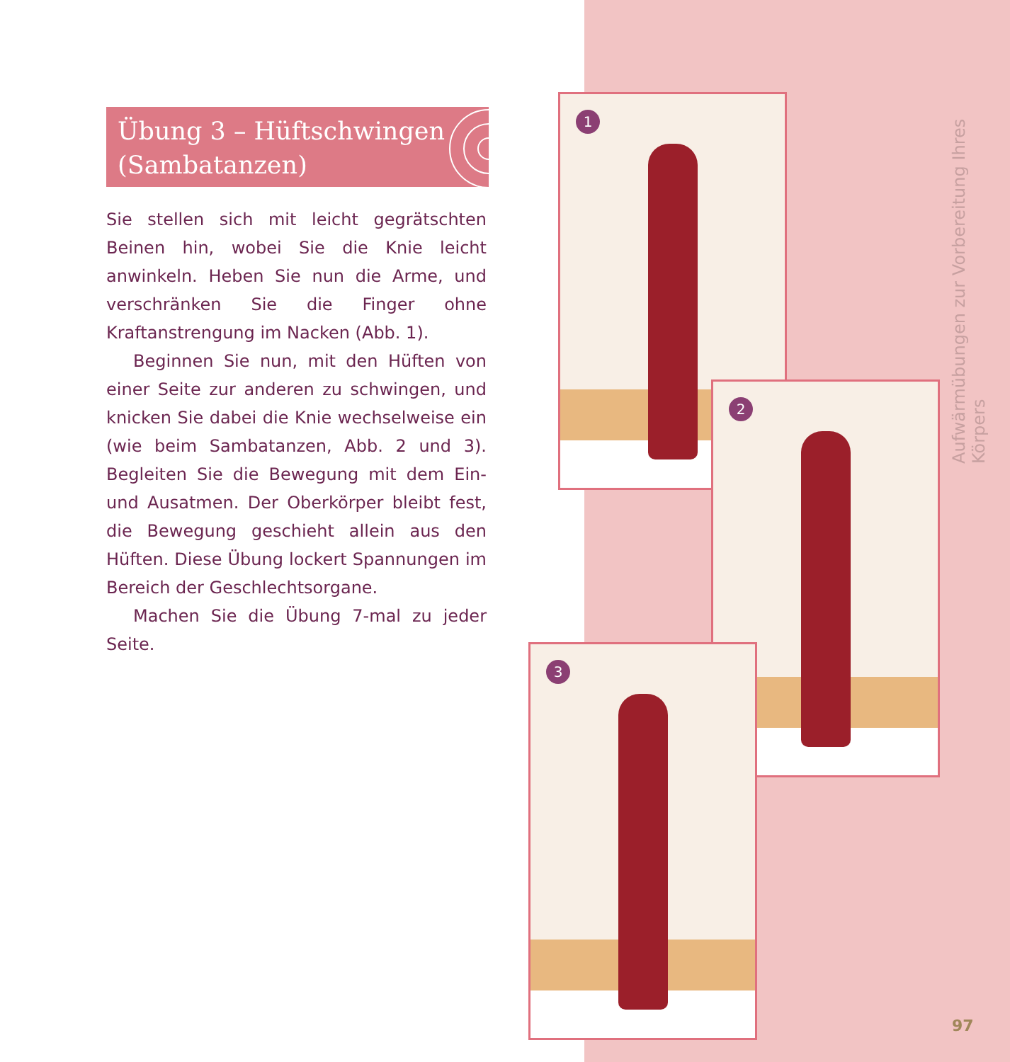Übung 3 – Hüftschwingen
(Sambatanzen)
Sie stellen sich mit leicht gegrätschten Beinen hin, wobei Sie die Knie leicht anwinkeln. Heben Sie nun die Arme, und verschränken Sie die Finger ohne Kraftanstrengung im Nacken (Abb. 1).
Beginnen Sie nun, mit den Hüften von einer Seite zur anderen zu schwingen, und knicken Sie dabei die Knie wechselweise ein (wie beim Sambatanzen, Abb. 2 und 3). Begleiten Sie die Bewegung mit dem Ein- und Ausatmen. Der Oberkörper bleibt fest, die Bewegung geschieht allein aus den Hüften. Diese Übung lockert Spannungen im Bereich der Geschlechtsorgane.
Machen Sie die Übung 7-mal zu jeder Seite.
1
2
3
Aufwärmübungen zur Vorbereitung Ihres Körpers
97